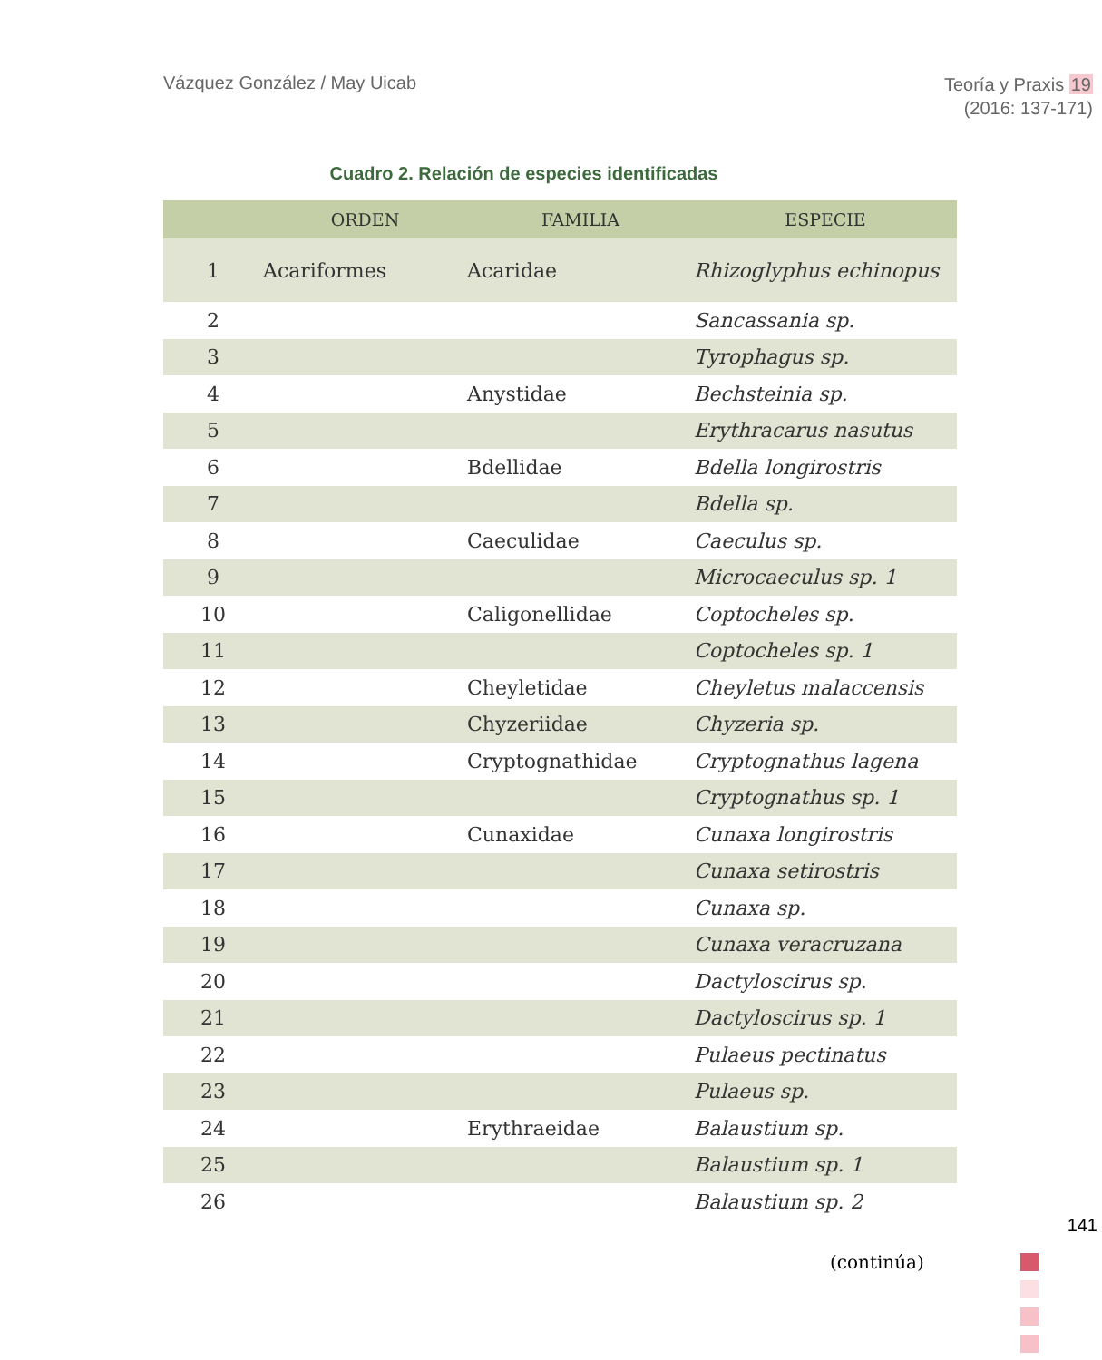Vázquez González / May Uicab
Teoría y Praxis 19
(2016: 137-171)
Cuadro 2. Relación de especies identificadas
| | ORDEN | FAMILIA | ESPECIE |
| --- | --- | --- | --- |
| 1 | Acariformes | Acaridae | Rhizoglyphus echinopus |
| 2 | | | Sancassania sp. |
| 3 | | | Tyrophagus sp. |
| 4 | | Anystidae | Bechsteinia sp. |
| 5 | | | Erythracarus nasutus |
| 6 | | Bdellidae | Bdella longirostris |
| 7 | | | Bdella sp. |
| 8 | | Caeculidae | Caeculus sp. |
| 9 | | | Microcaeculus sp. 1 |
| 10 | | Caligonellidae | Coptocheles sp. |
| 11 | | | Coptocheles sp. 1 |
| 12 | | Cheyletidae | Cheyletus malaccensis |
| 13 | | Chyzeriidae | Chyzeria sp. |
| 14 | | Cryptognathidae | Cryptognathus lagena |
| 15 | | | Cryptognathus sp. 1 |
| 16 | | Cunaxidae | Cunaxa longirostris |
| 17 | | | Cunaxa setirostris |
| 18 | | | Cunaxa sp. |
| 19 | | | Cunaxa veracruzana |
| 20 | | | Dactyloscirus sp. |
| 21 | | | Dactyloscirus sp. 1 |
| 22 | | | Pulaeus pectinatus |
| 23 | | | Pulaeus sp. |
| 24 | | Erythraeidae | Balaustium sp. |
| 25 | | | Balaustium sp. 1 |
| 26 | | | Balaustium sp. 2 |
141
(continúa)